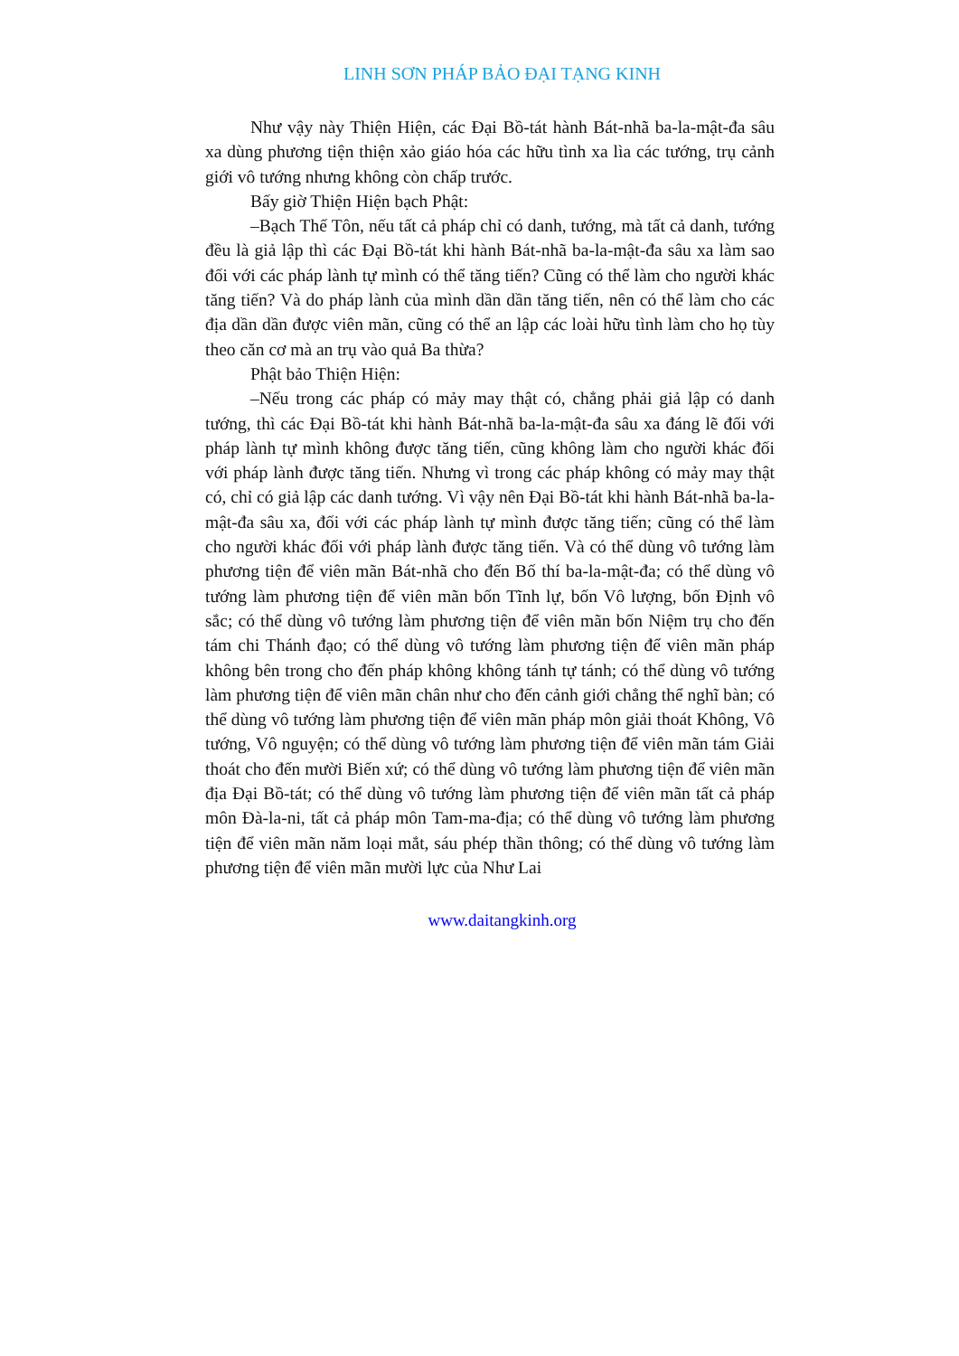LINH SƠN PHÁP BẢO ĐẠI TẠNG KINH
Như vậy này Thiện Hiện, các Đại Bồ-tát hành Bát-nhã ba-la-mật-đa sâu xa dùng phương tiện thiện xảo giáo hóa các hữu tình xa lìa các tướng, trụ cảnh giới vô tướng nhưng không còn chấp trước.
Bấy giờ Thiện Hiện bạch Phật:
–Bạch Thế Tôn, nếu tất cả pháp chỉ có danh, tướng, mà tất cả danh, tướng đều là giả lập thì các Đại Bồ-tát khi hành Bát-nhã ba-la-mật-đa sâu xa làm sao đối với các pháp lành tự mình có thể tăng tiến? Cũng có thể làm cho người khác tăng tiến? Và do pháp lành của mình dần dần tăng tiến, nên có thể làm cho các địa dần dần được viên mãn, cũng có thể an lập các loài hữu tình làm cho họ tùy theo căn cơ mà an trụ vào quả Ba thừa?
Phật bảo Thiện Hiện:
–Nếu trong các pháp có mảy may thật có, chẳng phải giả lập có danh tướng, thì các Đại Bồ-tát khi hành Bát-nhã ba-la-mật-đa sâu xa đáng lẽ đối với pháp lành tự mình không được tăng tiến, cũng không làm cho người khác đối với pháp lành được tăng tiến. Nhưng vì trong các pháp không có mảy may thật có, chỉ có giả lập các danh tướng. Vì vậy nên Đại Bồ-tát khi hành Bát-nhã ba-la-mật-đa sâu xa, đối với các pháp lành tự mình được tăng tiến; cũng có thể làm cho người khác đối với pháp lành được tăng tiến. Và có thể dùng vô tướng làm phương tiện để viên mãn Bát-nhã cho đến Bố thí ba-la-mật-đa; có thể dùng vô tướng làm phương tiện để viên mãn bốn Tĩnh lự, bốn Vô lượng, bốn Định vô sắc; có thể dùng vô tướng làm phương tiện để viên mãn bốn Niệm trụ cho đến tám chi Thánh đạo; có thể dùng vô tướng làm phương tiện để viên mãn pháp không bên trong cho đến pháp không không tánh tự tánh; có thể dùng vô tướng làm phương tiện để viên mãn chân như cho đến cảnh giới chẳng thể nghĩ bàn; có thể dùng vô tướng làm phương tiện để viên mãn pháp môn giải thoát Không, Vô tướng, Vô nguyện; có thể dùng vô tướng làm phương tiện để viên mãn tám Giải thoát cho đến mười Biến xứ; có thể dùng vô tướng làm phương tiện để viên mãn địa Đại Bồ-tát; có thể dùng vô tướng làm phương tiện để viên mãn tất cả pháp môn Đà-la-ni, tất cả pháp môn Tam-ma-địa; có thể dùng vô tướng làm phương tiện để viên mãn năm loại mắt, sáu phép thần thông; có thể dùng vô tướng làm phương tiện để viên mãn mười lực của Như Lai
www.daitangkinh.org